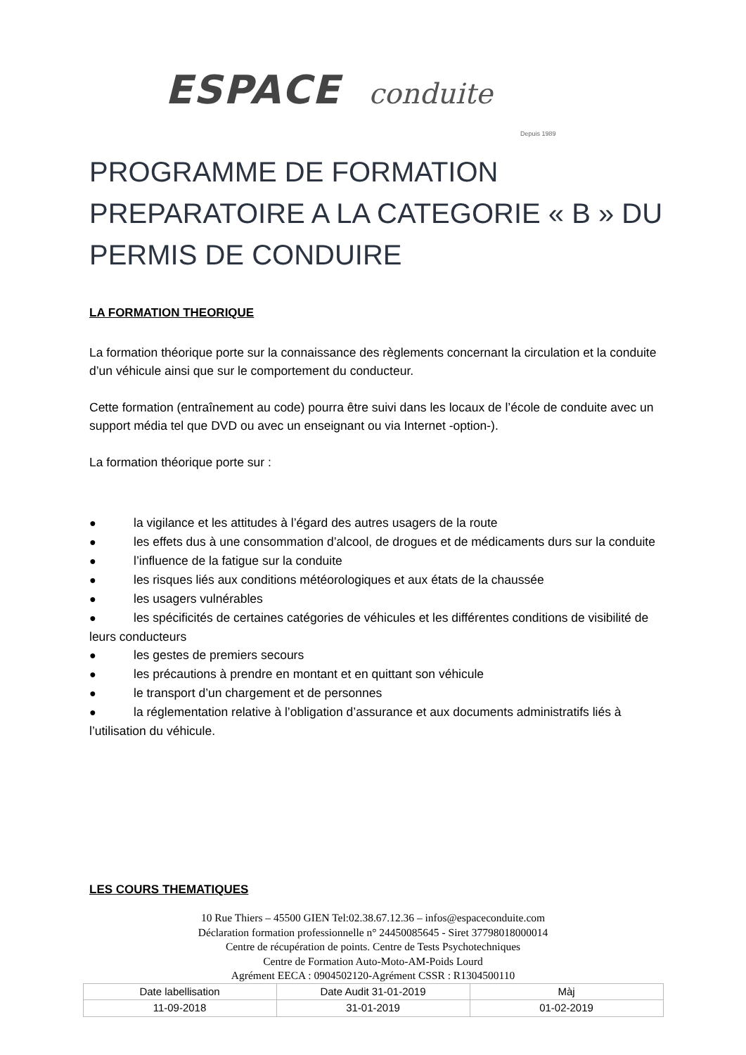ESPACE conduite
Depuis 1989
PROGRAMME DE FORMATION PREPARATOIRE A LA CATEGORIE « B » DU PERMIS DE CONDUIRE
LA FORMATION THEORIQUE
La formation théorique porte sur la connaissance des règlements concernant la circulation et la conduite d’un véhicule ainsi que sur le comportement du conducteur.
Cette formation (entraînement au code) pourra être suivi dans les locaux de l’école de conduite avec un support média tel que DVD ou avec un enseignant ou via Internet -option-).
La formation théorique porte sur :
● la vigilance et les attitudes à l’égard des autres usagers de la route
● les effets dus à une consommation d’alcool, de drogues et de médicaments durs sur la conduite
● l’influence de la fatigue sur la conduite
● les risques liés aux conditions météorologiques et aux états de la chaussée
● les usagers vulnérables
● les spécificités de certaines catégories de véhicules et les différentes conditions de visibilité de leurs conducteurs
● les gestes de premiers secours
● les précautions à prendre en montant et en quittant son véhicule
● le transport d’un chargement et de personnes
● la réglementation relative à l’obligation d’assurance et aux documents administratifs liés à l’utilisation du véhicule.
LES COURS THEMATIQUES
10 Rue Thiers – 45500 GIEN Tel:02.38.67.12.36 – infos@espaceconduite.com
Déclaration formation professionnelle n° 24450085645 - Siret 37798018000014
Centre de récupération de points. Centre de Tests Psychotechniques
Centre de Formation Auto-Moto-AM-Poids Lourd
Agrément EECA : 0904502120-Agrément CSSR : R1304500110
| Date labellisation | Date Audit 31-01-2019 | Màj |
| 11-09-2018 | 31-01-2019 | 01-02-2019 |